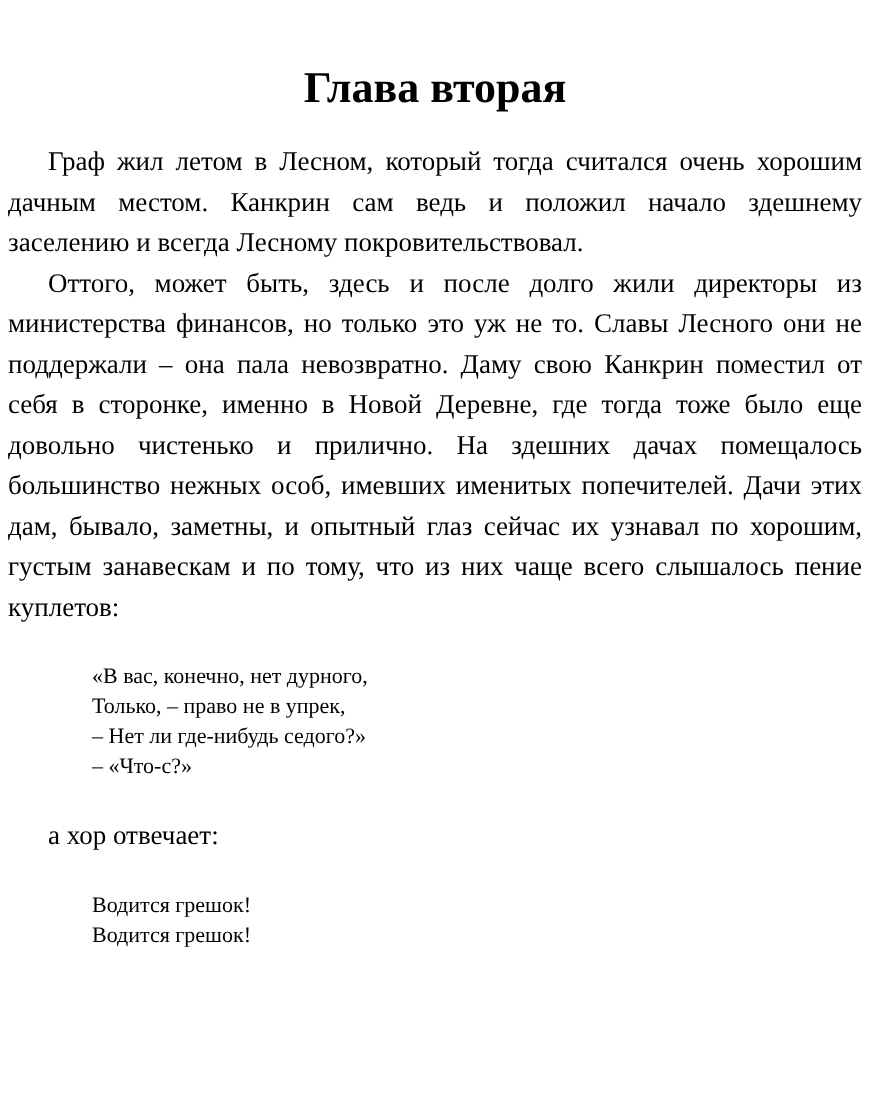Глава вторая
Граф жил летом в Лесном, который тогда считался очень хорошим дачным местом. Канкрин сам ведь и положил начало здешнему заселению и всегда Лесному покровительствовал.
Оттого, может быть, здесь и после долго жили директоры из министерства финансов, но только это уж не то. Славы Лесного они не поддержали – она пала невозвратно. Даму свою Канкрин поместил от себя в сторонке, именно в Новой Деревне, где тогда тоже было еще довольно чистенько и прилично. На здешних дачах помещалось большинство нежных особ, имевших именитых попечителей. Дачи этих дам, бывало, заметны, и опытный глаз сейчас их узнавал по хорошим, густым занавескам и по тому, что из них чаще всего слышалось пение куплетов:
«В вас, конечно, нет дурного,
Только, – право не в упрек,
– Нет ли где-нибудь седого?»
– «Что-с?»
а хор отвечает:
Водится грешок!
Водится грешок!